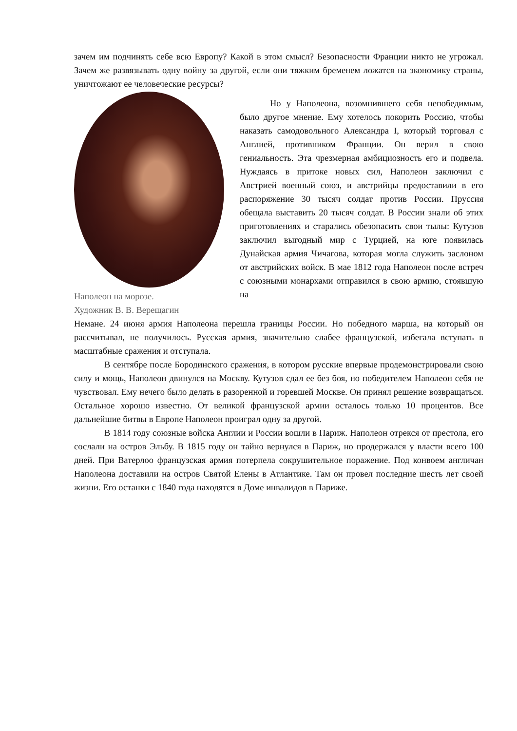зачем им подчинять себе всю Европу? Какой в этом смысл? Безопасности Франции никто не угрожал. Зачем же развязывать одну войну за другой, если они тяжким бременем ложатся на экономику страны, уничтожают ее человеческие ресурсы?
Наполеон на морозе.
Художник В. В. Верещагин
Но у Наполеона, возомнившего себя непобедимым, было другое мнение. Ему хотелось покорить Россию, чтобы наказать самодовольного Александра I, который торговал с Англией, противником Франции. Он верил в свою гениальность. Эта чрезмерная амбициозность его и подвела. Нуждаясь в притоке новых сил, Наполеон заключил с Австрией военный союз, и австрийцы предоставили в его распоряжение 30 тысяч солдат против России. Пруссия обещала выставить 20 тысяч солдат. В России знали об этих приготовлениях и старались обезопасить свои тылы: Кутузов заключил выгодный мир с Турцией, на юге появилась Дунайская армия Чичагова, которая могла служить заслоном от австрийских войск. В мае 1812 года Наполеон после встреч с союзными монархами отправился в свою армию, стоявшую на
Немане. 24 июня армия Наполеона перешла границы России. Но победного марша, на который он рассчитывал, не получилось. Русская армия, значительно слабее французской, избегала вступать в масштабные сражения и отступала.
В сентябре после Бородинского сражения, в котором русские впервые продемонстрировали свою силу и мощь, Наполеон двинулся на Москву. Кутузов сдал ее без боя, но победителем Наполеон себя не чувствовал. Ему нечего было делать в разоренной и горевшей Москве. Он принял решение возвращаться. Остальное хорошо известно. От великой французской армии осталось только 10 процентов. Все дальнейшие битвы в Европе Наполеон проиграл одну за другой.
В 1814 году союзные войска Англии и России вошли в Париж. Наполеон отрекся от престола, его сослали на остров Эльбу. В 1815 году он тайно вернулся в Париж, но продержался у власти всего 100 дней. При Ватерлоо французская армия потерпела сокрушительное поражение. Под конвоем англичан Наполеона доставили на остров Святой Елены в Атлантике. Там он провел последние шесть лет своей жизни. Его останки с 1840 года находятся в Доме инвалидов в Париже.